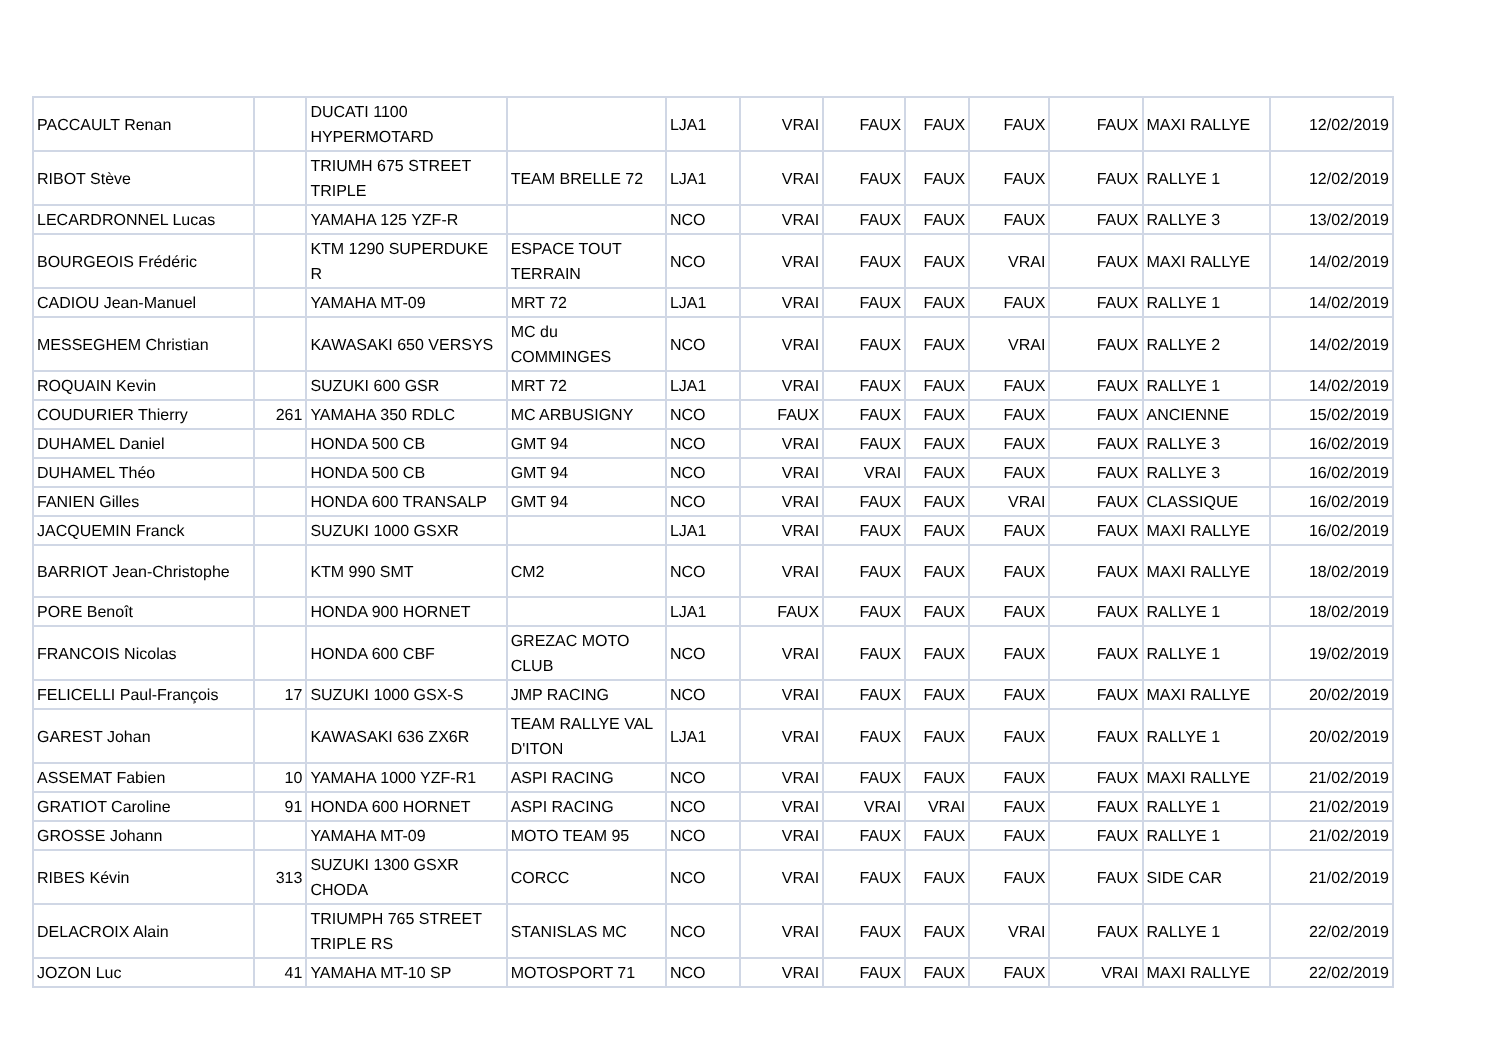| PACCAULT Renan | | DUCATI 1100 HYPERMOTARD | | LJA1 | VRAI | FAUX | FAUX | FAUX | FAUX | MAXI RALLYE | 12/02/2019 |
| RIBOT Stève | | TRIUMH 675 STREET TRIPLE | TEAM BRELLE 72 | LJA1 | VRAI | FAUX | FAUX | FAUX | FAUX | RALLYE 1 | 12/02/2019 |
| LECARDRONNEL Lucas | | YAMAHA 125 YZF-R | | NCO | VRAI | FAUX | FAUX | FAUX | FAUX | RALLYE 3 | 13/02/2019 |
| BOURGEOIS Frédéric | | KTM 1290 SUPERDUKE R | ESPACE TOUT TERRAIN | NCO | VRAI | FAUX | FAUX | VRAI | FAUX | MAXI RALLYE | 14/02/2019 |
| CADIOU Jean-Manuel | | YAMAHA MT-09 | MRT 72 | LJA1 | VRAI | FAUX | FAUX | FAUX | FAUX | RALLYE 1 | 14/02/2019 |
| MESSEGHEM Christian | | KAWASAKI 650 VERSYS | MC du COMMINGES | NCO | VRAI | FAUX | FAUX | VRAI | FAUX | RALLYE 2 | 14/02/2019 |
| ROQUAIN Kevin | | SUZUKI 600 GSR | MRT 72 | LJA1 | VRAI | FAUX | FAUX | FAUX | FAUX | RALLYE 1 | 14/02/2019 |
| COUDURIER Thierry | 261 | YAMAHA 350 RDLC | MC ARBUSIGNY | NCO | FAUX | FAUX | FAUX | FAUX | FAUX | ANCIENNE | 15/02/2019 |
| DUHAMEL Daniel | | HONDA 500 CB | GMT 94 | NCO | VRAI | FAUX | FAUX | FAUX | FAUX | RALLYE 3 | 16/02/2019 |
| DUHAMEL Théo | | HONDA 500 CB | GMT 94 | NCO | VRAI | VRAI | FAUX | FAUX | FAUX | RALLYE 3 | 16/02/2019 |
| FANIEN Gilles | | HONDA 600 TRANSALP | GMT 94 | NCO | VRAI | FAUX | FAUX | VRAI | FAUX | CLASSIQUE | 16/02/2019 |
| JACQUEMIN Franck | | SUZUKI 1000 GSXR | | LJA1 | VRAI | FAUX | FAUX | FAUX | FAUX | MAXI RALLYE | 16/02/2019 |
| BARRIOT Jean-Christophe | | KTM 990 SMT | CM2 | NCO | VRAI | FAUX | FAUX | FAUX | FAUX | MAXI RALLYE | 18/02/2019 |
| PORE Benoît | | HONDA 900 HORNET | | LJA1 | FAUX | FAUX | FAUX | FAUX | FAUX | RALLYE 1 | 18/02/2019 |
| FRANCOIS Nicolas | | HONDA 600 CBF | GREZAC MOTO CLUB | NCO | VRAI | FAUX | FAUX | FAUX | FAUX | RALLYE 1 | 19/02/2019 |
| FELICELLI Paul-François | 17 | SUZUKI 1000 GSX-S | JMP RACING | NCO | VRAI | FAUX | FAUX | FAUX | FAUX | MAXI RALLYE | 20/02/2019 |
| GAREST Johan | | KAWASAKI 636 ZX6R | TEAM RALLYE VAL D'ITON | LJA1 | VRAI | FAUX | FAUX | FAUX | FAUX | RALLYE 1 | 20/02/2019 |
| ASSEMAT Fabien | 10 | YAMAHA 1000 YZF-R1 | ASPI RACING | NCO | VRAI | FAUX | FAUX | FAUX | FAUX | MAXI RALLYE | 21/02/2019 |
| GRATIOT Caroline | 91 | HONDA 600 HORNET | ASPI RACING | NCO | VRAI | VRAI | VRAI | FAUX | FAUX | RALLYE 1 | 21/02/2019 |
| GROSSE Johann | | YAMAHA MT-09 | MOTO TEAM 95 | NCO | VRAI | FAUX | FAUX | FAUX | FAUX | RALLYE 1 | 21/02/2019 |
| RIBES Kévin | 313 | SUZUKI 1300 GSXR CHODA | CORCC | NCO | VRAI | FAUX | FAUX | FAUX | FAUX | SIDE CAR | 21/02/2019 |
| DELACROIX Alain | | TRIUMPH 765 STREET TRIPLE RS | STANISLAS MC | NCO | VRAI | FAUX | FAUX | VRAI | FAUX | RALLYE 1 | 22/02/2019 |
| JOZON Luc | 41 | YAMAHA MT-10 SP | MOTOSPORT 71 | NCO | VRAI | FAUX | FAUX | FAUX | VRAI | MAXI RALLYE | 22/02/2019 |